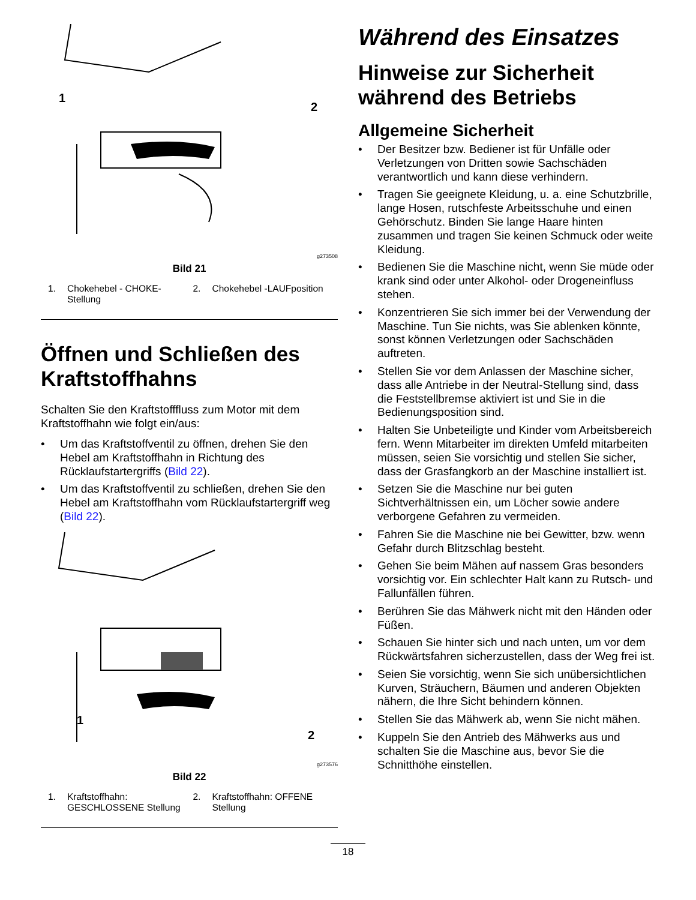1
2
g273508
Bild 21
1. Chokehebel - CHOKE-Stellung 2. Chokehebel -LAUFposition
Öffnen und Schließen des Kraftstoffhahns
Schalten Sie den Kraftstofffluss zum Motor mit dem Kraftstoffhahn wie folgt ein/aus:
• Um das Kraftstoffventil zu öffnen, drehen Sie den Hebel am Kraftstoffhahn in Richtung des Rücklaufstartergriffs (Bild 22).
• Um das Kraftstoffventil zu schließen, drehen Sie den Hebel am Kraftstoffhahn vom Rücklaufstartergriff weg (Bild 22).
1
2
g273576
Bild 22
1. Kraftstoffhahn: GESCHLOSSENE Stellung
2. Kraftstoffhahn: OFFENE Stellung
Während des Einsatzes
Hinweise zur Sicherheit während des Betriebs
Allgemeine Sicherheit
• Der Besitzer bzw. Bediener ist für Unfälle oder Verletzungen von Dritten sowie Sachschäden verantwortlich und kann diese verhindern.
• Tragen Sie geeignete Kleidung, u. a. eine Schutzbrille, lange Hosen, rutschfeste Arbeitsschuhe und einen Gehörschutz. Binden Sie lange Haare hinten zusammen und tragen Sie keinen Schmuck oder weite Kleidung.
• Bedienen Sie die Maschine nicht, wenn Sie müde oder krank sind oder unter Alkohol- oder Drogeneinfluss stehen.
• Konzentrieren Sie sich immer bei der Verwendung der Maschine. Tun Sie nichts, was Sie ablenken könnte, sonst können Verletzungen oder Sachschäden auftreten.
• Stellen Sie vor dem Anlassen der Maschine sicher, dass alle Antriebe in der Neutral-Stellung sind, dass die Feststellbremse aktiviert ist und Sie in die Bedienungsposition sind.
• Halten Sie Unbeteiligte und Kinder vom Arbeitsbereich fern. Wenn Mitarbeiter im direkten Umfeld mitarbeiten müssen, seien Sie vorsichtig und stellen Sie sicher, dass der Grasfangkorb an der Maschine installiert ist.
• Setzen Sie die Maschine nur bei guten Sichtverhältnissen ein, um Löcher sowie andere verborgene Gefahren zu vermeiden.
• Fahren Sie die Maschine nie bei Gewitter, bzw. wenn Gefahr durch Blitzschlag besteht.
• Gehen Sie beim Mähen auf nassem Gras besonders vorsichtig vor. Ein schlechter Halt kann zu Rutsch- und Fallunfällen führen.
• Berühren Sie das Mähwerk nicht mit den Händen oder Füßen.
• Schauen Sie hinter sich und nach unten, um vor dem Rückwärtsfahren sicherzustellen, dass der Weg frei ist.
• Seien Sie vorsichtig, wenn Sie sich unübersichtlichen Kurven, Sträuchern, Bäumen und anderen Objekten nähern, die Ihre Sicht behindern können.
• Stellen Sie das Mähwerk ab, wenn Sie nicht mähen.
• Kuppeln Sie den Antrieb des Mähwerks aus und schalten Sie die Maschine aus, bevor Sie die Schnitthöhe einstellen.
18